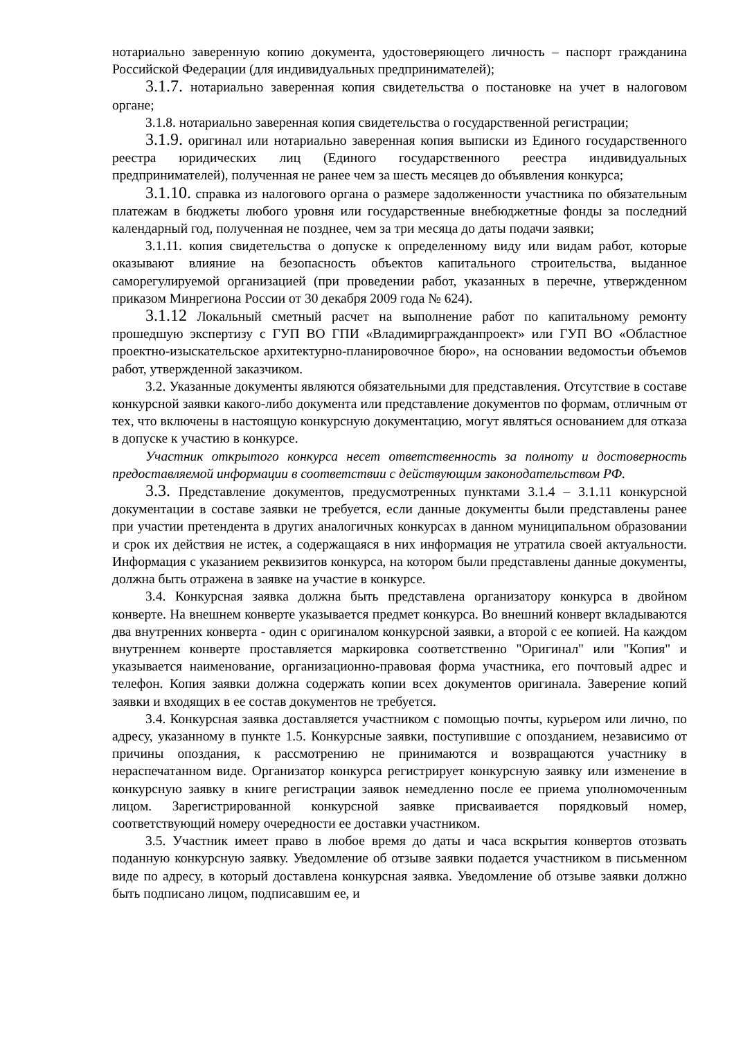нотариально заверенную копию документа, удостоверяющего личность – паспорт гражданина Российской Федерации (для индивидуальных предпринимателей);
3.1.7. нотариально заверенная копия свидетельства о постановке на учет в налоговом органе;
3.1.8. нотариально заверенная копия свидетельства о государственной регистрации;
3.1.9. оригинал или нотариально заверенная копия выписки из Единого государственного реестра юридических лиц (Единого государственного реестра индивидуальных предпринимателей), полученная не ранее чем за шесть месяцев до объявления конкурса;
3.1.10. справка из налогового органа о размере задолженности участника по обязательным платежам в бюджеты любого уровня или государственные внебюджетные фонды за последний календарный год, полученная не позднее, чем за три месяца до даты подачи заявки;
3.1.11. копия свидетельства о допуске к определенному виду или видам работ, которые оказывают влияние на безопасность объектов капитального строительства, выданное саморегулируемой организацией (при проведении работ, указанных в перечне, утвержденном приказом Минрегиона России от 30 декабря 2009 года № 624).
3.1.12 Локальный сметный расчет на выполнение работ по капитальному ремонту прошедшую экспертизу с ГУП ВО ГПИ «Владимиргражданпроект» или ГУП ВО «Областное проектно-изыскательское архитектурно-планировочное бюро», на основании ведомостьи объемов работ, утвержденной заказчиком.
3.2. Указанные документы являются обязательными для представления. Отсутствие в составе конкурсной заявки какого-либо документа или представление документов по формам, отличным от тех, что включены в настоящую конкурсную документацию, могут являться основанием для отказа в допуске к участию в конкурсе.
Участник открытого конкурса несет ответственность за полноту и достоверность предоставляемой информации в соответствии с действующим законодательством РФ.
3.3. Представление документов, предусмотренных пунктами 3.1.4 – 3.1.11 конкурсной документации в составе заявки не требуется, если данные документы были представлены ранее при участии претендента в других аналогичных конкурсах в данном муниципальном образовании и срок их действия не истек, а содержащаяся в них информация не утратила своей актуальности. Информация с указанием реквизитов конкурса, на котором были представлены данные документы, должна быть отражена в заявке на участие в конкурсе.
3.4. Конкурсная заявка должна быть представлена организатору конкурса в двойном конверте. На внешнем конверте указывается предмет конкурса. Во внешний конверт вкладываются два внутренних конверта - один с оригиналом конкурсной заявки, а второй с ее копией. На каждом внутреннем конверте проставляется маркировка соответственно "Оригинал" или "Копия" и указывается наименование, организационно-правовая форма участника, его почтовый адрес и телефон. Копия заявки должна содержать копии всех документов оригинала. Заверение копий заявки и входящих в ее состав документов не требуется.
3.4. Конкурсная заявка доставляется участником с помощью почты, курьером или лично, по адресу, указанному в пункте 1.5. Конкурсные заявки, поступившие с опозданием, независимо от причины опоздания, к рассмотрению не принимаются и возвращаются участнику в нераспечатанном виде. Организатор конкурса регистрирует конкурсную заявку или изменение в конкурсную заявку в книге регистрации заявок немедленно после ее приема уполномоченным лицом. Зарегистрированной конкурсной заявке присваивается порядковый номер, соответствующий номеру очередности ее доставки участником.
3.5. Участник имеет право в любое время до даты и часа вскрытия конвертов отозвать поданную конкурсную заявку. Уведомление об отзыве заявки подается участником в письменном виде по адресу, в который доставлена конкурсная заявка. Уведомление об отзыве заявки должно быть подписано лицом, подписавшим ее, и